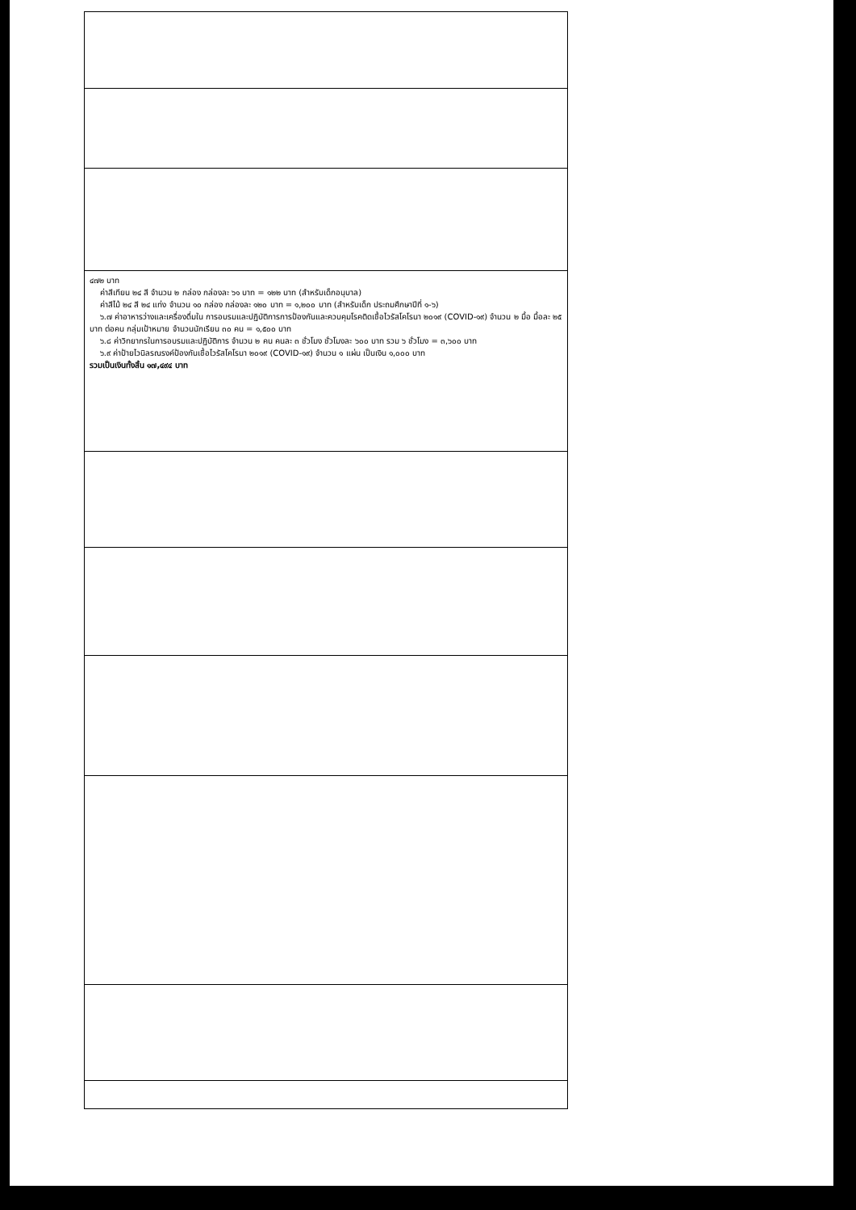| ๔๗๒ บาท ค่าสีเทียน ๒๔ สี จำนวน ๒ กล่อง กล่องละ ๖๑ บาท = ๑๒๒ บาท (สำหรับเด็กอนุบาล) ค่าสีไม้ ๒๔ สี ๒๔ แท่ง จำนวน ๑๐ กล่อง กล่องละ ๑๒๐ บาท = ๑,๒๐๐ บาท (สำหรับเด็ก ประถมศึกษาปีที่ ๑-๖) ๖.๗ ค่าอาหารว่างและเครื่องดื่มใน การอบรมและปฏิบัติการการป้องกันและควบคุมโรคติดเชื้อไวรัสโคโรนา ๒๐๑๙ (COVID-๑๙) จำนวน ๒ มื้อ มื้อละ ๒๕ บาท ต่อคน กลุ่มเป้าหมาย จำนวนนักเรียน ๓๐ คน = ๑,๕๐๐ บาท ๖.๘ ค่าวิทยากรในการอบรมและปฏิบัติการ จำนวน ๒ คน คนละ ๓ ชั่วโมง ชั่วโมงละ ๖๐๐ บาท รวม ๖ ชั่วโมง = ๓,๖๐๐ บาท ๖.๙ ค่าป้ายไวนิลรณรงค์ป้องกันเชื้อไวรัสโคโรนา ๒๐๑๙ (COVID-๑๙) จำนวน ๑ แผ่น เป็นเงิน ๑,๐๐๐ บาท รวมเป็นเงินทั้งสิ้น ๑๗,๔๙๔ บาท |